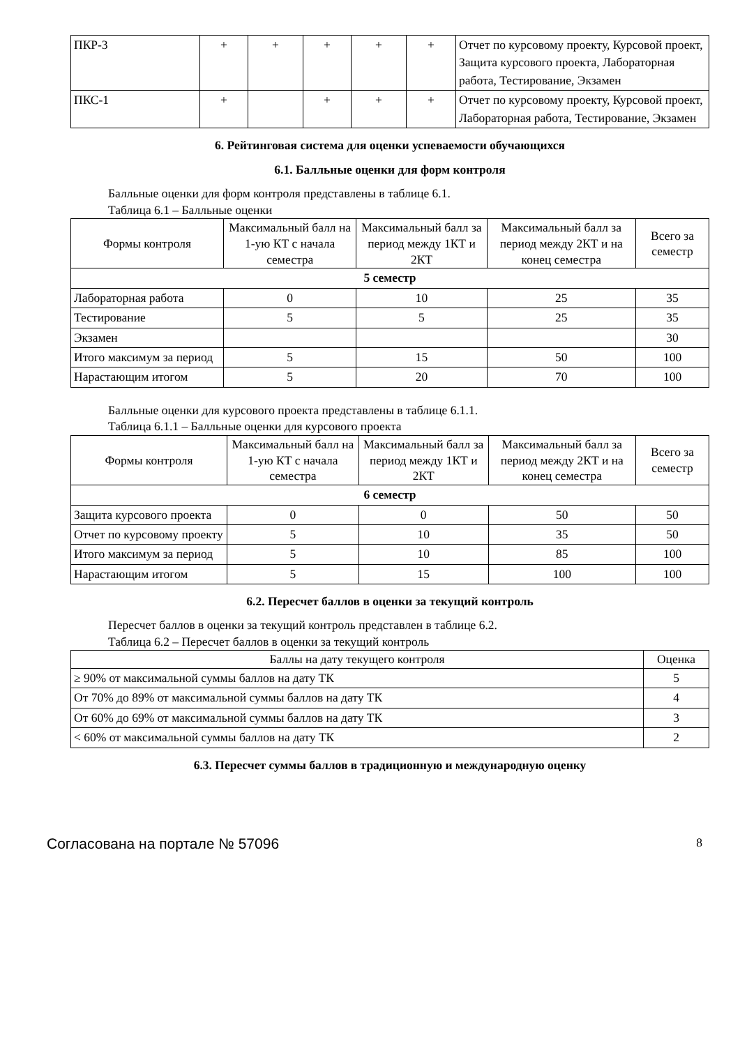| ПКР-3 | + | + | + | + | + | Отчет по курсовому проекту, Курсовой проект, Защита курсового проекта, Лабораторная работа, Тестирование, Экзамен |
| ПКС-1 | + | | + | + | + | Отчет по курсовому проекту, Курсовой проект, Лабораторная работа, Тестирование, Экзамен |
6. Рейтинговая система для оценки успеваемости обучающихся
6.1. Балльные оценки для форм контроля
Балльные оценки для форм контроля представлены в таблице 6.1.
Таблица 6.1 – Балльные оценки
| Формы контроля | Максимальный балл на 1-ую КТ с начала семестра | Максимальный балл за период между 1КТ и 2КТ | Максимальный балл за период между 2КТ и на конец семестра | Всего за семестр |
| --- | --- | --- | --- | --- |
| 5 семестр | | | | |
| Лабораторная работа | 0 | 10 | 25 | 35 |
| Тестирование | 5 | 5 | 25 | 35 |
| Экзамен | | | | 30 |
| Итого максимум за период | 5 | 15 | 50 | 100 |
| Нарастающим итогом | 5 | 20 | 70 | 100 |
Балльные оценки для курсового проекта представлены в таблице 6.1.1.
Таблица 6.1.1 – Балльные оценки для курсового проекта
| Формы контроля | Максимальный балл на 1-ую КТ с начала семестра | Максимальный балл за период между 1КТ и 2КТ | Максимальный балл за период между 2КТ и на конец семестра | Всего за семестр |
| --- | --- | --- | --- | --- |
| 6 семестр | | | | |
| Защита курсового проекта | 0 | 0 | 50 | 50 |
| Отчет по курсовому проекту | 5 | 10 | 35 | 50 |
| Итого максимум за период | 5 | 10 | 85 | 100 |
| Нарастающим итогом | 5 | 15 | 100 | 100 |
6.2. Пересчет баллов в оценки за текущий контроль
Пересчет баллов в оценки за текущий контроль представлен в таблице 6.2.
Таблица 6.2 – Пересчет баллов в оценки за текущий контроль
| Баллы на дату текущего контроля | Оценка |
| --- | --- |
| ≥ 90% от максимальной суммы баллов на дату ТК | 5 |
| От 70% до 89% от максимальной суммы баллов на дату ТК | 4 |
| От 60% до 69% от максимальной суммы баллов на дату ТК | 3 |
| < 60% от максимальной суммы баллов на дату ТК | 2 |
6.3. Пересчет суммы баллов в традиционную и международную оценку
Согласована на портале № 57096 8